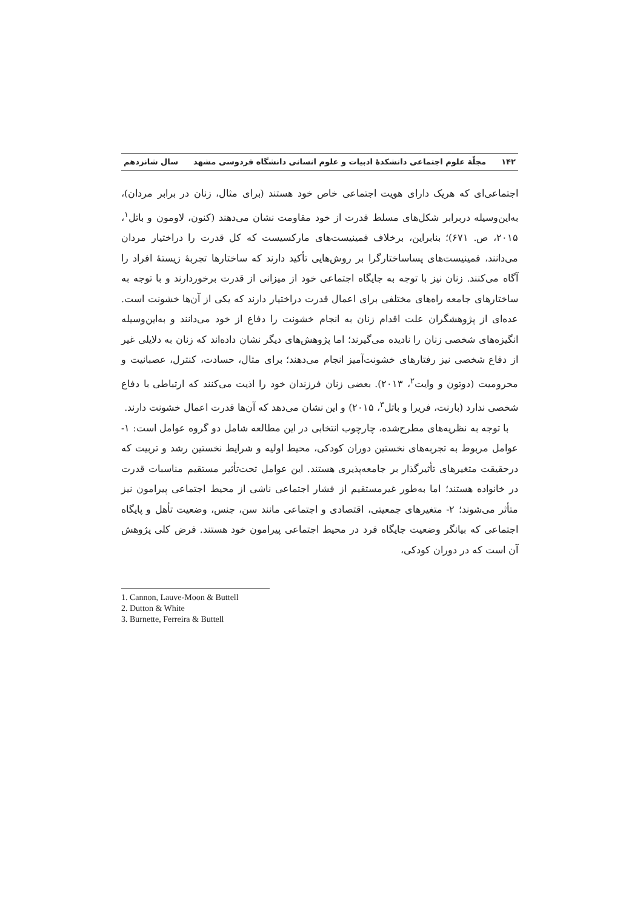۱۴۲ مجلّة علوم اجتماعی دانشکدهٔ ادبیات و علوم انسانی دانشگاه فردوسی مشهد سال شانزدهم
اجتماعی‌ای که هریک دارای هویت اجتماعی خاص خود هستند (برای مثال، زنان در برابر مردان)، به‌این‌وسیله دربرابر شکل‌های مسلط قدرت از خود مقاومت نشان می‌دهند (کنون، لاومون و باتل<sup>۱</sup>، ۲۰۱۵، ص. ۶۷۱)؛ بنابراین، برخلاف فمینیست‌های مارکسیست که کل قدرت را دراختیار مردان می‌دانند، فمینیست‌های پساساختارگرا بر روش‌هایی تأکید دارند که ساختارها تجربهٔ زیستهٔ افراد را آگاه می‌کنند. زنان نیز با توجه به جایگاه اجتماعی خود از میزانی از قدرت برخوردارند و با توجه به ساختارهای جامعه راه‌های مختلفی برای اعمال قدرت دراختیار دارند که یکی از آن‌ها خشونت است. عده‌ای از پژوهشگران علت اقدام زنان به انجام خشونت را دفاع از خود می‌دانند و به‌این‌وسیله انگیزه‌های شخصی زنان را نادیده می‌گیرند؛ اما پژوهش‌های دیگر نشان داده‌اند که زنان به دلایلی غیر از دفاع شخصی نیز رفتارهای خشونت‌آمیز انجام می‌دهند؛ برای مثال، حسادت، کنترل، عصبانیت و محرومیت (دوتون و وایت<sup>۲</sup>، ۲۰۱۳). بعضی زنان فرزندان خود را اذیت می‌کنند که ارتباطی با دفاع شخصی ندارد (بارنت، فریرا و باتل<sup>۳</sup>، ۲۰۱۵) و این نشان می‌دهد که آن‌ها قدرت اعمال خشونت دارند.
با توجه به نظریه‌های مطرح‌شده، چارچوب انتخابی در این مطالعه شامل دو گروه عوامل است: ۱- عوامل مربوط به تجربه‌های نخستین دوران کودکی، محیط اولیه و شرایط نخستین رشد و تربیت که درحقیقت متغیرهای تأثیرگذار بر جامعه‌پذیری هستند. این عوامل تحت‌تأثیر مستقیم مناسبات قدرت در خانواده هستند؛ اما به‌طور غیرمستقیم از فشار اجتماعی ناشی از محیط اجتماعی پیرامون نیز متأثر می‌شوند؛ ۲- متغیرهای جمعیتی، اقتصادی و اجتماعی مانند سن، جنس، وضعیت تأهل و پایگاه اجتماعی که بیانگر وضعیت جایگاه فرد در محیط اجتماعی پیرامون خود هستند. فرض کلی پژوهش آن است که در دوران کودکی،
1. Cannon, Lauve-Moon & Buttell
2. Dutton & White
3. Burnette, Ferreira & Buttell